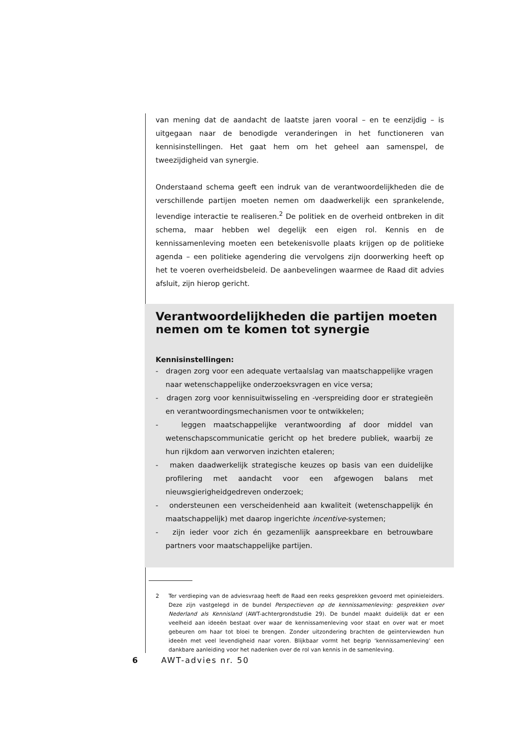van mening dat de aandacht de laatste jaren vooral – en te eenzijdig – is uitgegaan naar de benodigde veranderingen in het functioneren van kennisinstellingen. Het gaat hem om het geheel aan samenspel, de tweezijdigheid van synergie.
Onderstaand schema geeft een indruk van de verantwoordelijkheden die de verschillende partijen moeten nemen om daadwerkelijk een sprankelende, levendige interactie te realiseren.<sup>2</sup> De politiek en de overheid ontbreken in dit schema, maar hebben wel degelijk een eigen rol. Kennis en de kennissamenleving moeten een betekenisvolle plaats krijgen op de politieke agenda – een politieke agendering die vervolgens zijn doorwerking heeft op het te voeren overheidsbeleid. De aanbevelingen waarmee de Raad dit advies afsluit, zijn hierop gericht.
Verantwoordelijkheden die partijen moeten nemen om te komen tot synergie
Kennisinstellingen:
- dragen zorg voor een adequate vertaalslag van maatschappelijke vragen naar wetenschappelijke onderzoeksvragen en vice versa;
- dragen zorg voor kennisuitwisseling en -verspreiding door er strategieën en verantwoordingsmechanismen voor te ontwikkelen;
- leggen maatschappelijke verantwoording af door middel van wetenschapscommunicatie gericht op het bredere publiek, waarbij ze hun rijkdom aan verworven inzichten etaleren;
- maken daadwerkelijk strategische keuzes op basis van een duidelijke profilering met aandacht voor een afgewogen balans met nieuwsgierigheidgedreven onderzoek;
- ondersteunen een verscheidenheid aan kwaliteit (wetenschappelijk én maatschappelijk) met daarop ingerichte incentive-systemen;
- zijn ieder voor zich én gezamenlijk aanspreekbare en betrouwbare partners voor maatschappelijke partijen.
2 Ter verdieping van de adviesvraag heeft de Raad een reeks gesprekken gevoerd met opinieleiders. Deze zijn vastgelegd in de bundel Perspectieven op de kennissamenleving: gesprekken over Nederland als Kennisland (AWT-achtergrondstudie 29). De bundel maakt duidelijk dat er een veelheid aan ideeën bestaat over waar de kennissamenleving voor staat en over wat er moet gebeuren om haar tot bloei te brengen. Zonder uitzondering brachten de geïnterviewden hun ideeën met veel levendigheid naar voren. Blijkbaar vormt het begrip ‘kennissamenleving’ een dankbare aanleiding voor het nadenken over de rol van kennis in de samenleving.
6 AWT-advies nr. 50